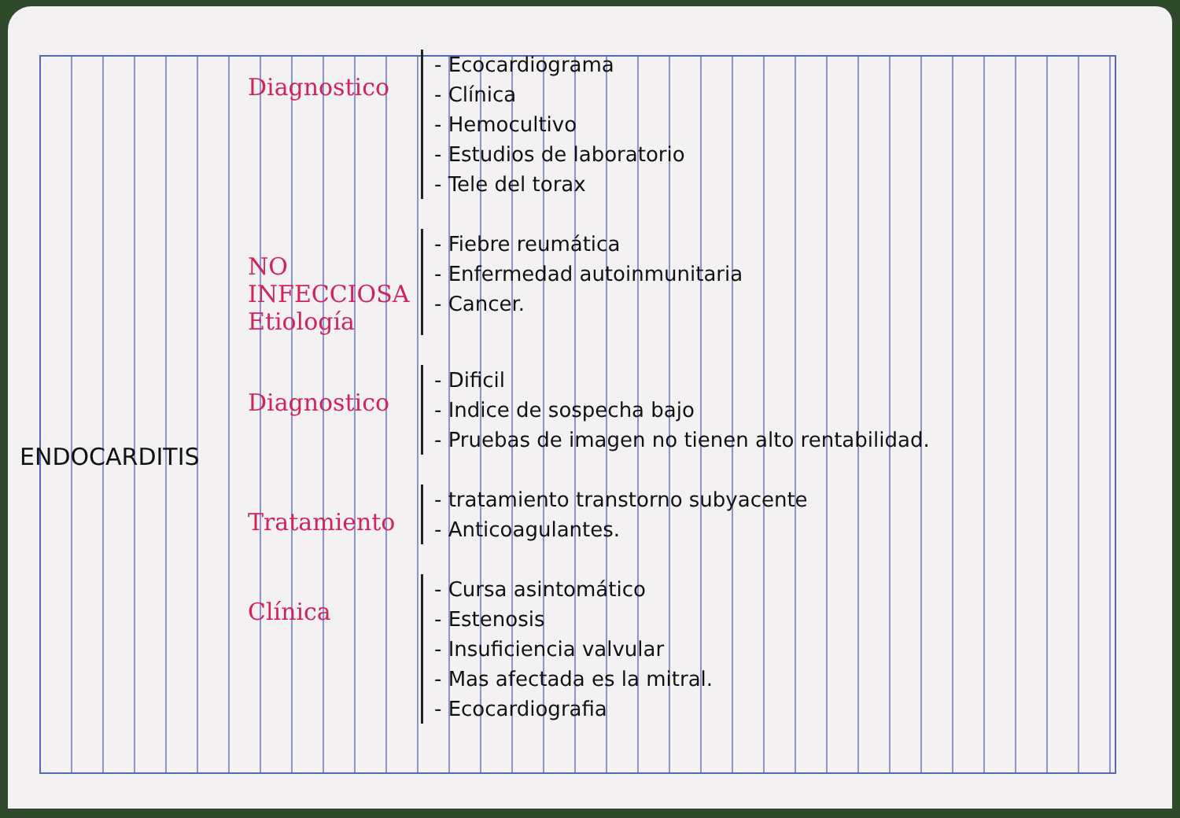ENDOCARDITIS
Diagnostico
- Ecocardiograma
- Clínica
- Hemocultivo
- Estudios de laboratorio
- Tele del torax
NO
INFECCIOSA
Etiología
- Fiebre reumática
- Enfermedad autoinmunitaria
- Cancer.
Diagnostico
- Dificil
- Indice de sospecha bajo
- Pruebas de imagen no tienen alto rentabilidad.
Tratamiento
- tratamiento transtorno subyacente
- Anticoagulantes.
Clínica
- Cursa asintomático
- Estenosis
- Insuficiencia valvular
- Mas afectada es la mitral.
- Ecocardiografia